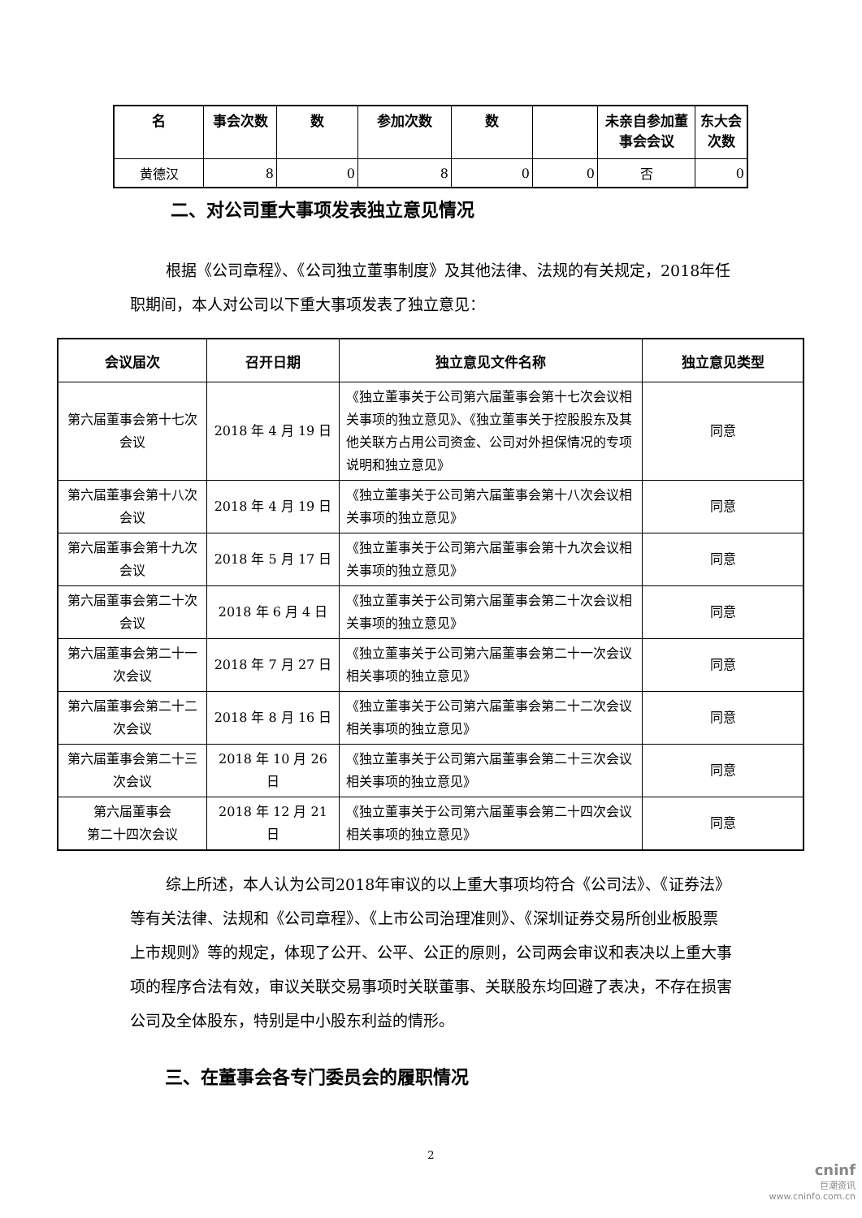| 名 | 事会次数 | 数 | 参加次数 | 数 | | 未亲自参加董事会会议 | 东大会次数 |
| --- | --- | --- | --- | --- | --- | --- | --- |
| 黄德汉 | 8 | 0 | 8 | 0 | 0 | 否 | 0 |
二、对公司重大事项发表独立意见情况
根据《公司章程》、《公司独立董事制度》及其他法律、法规的有关规定，2018年任职期间，本人对公司以下重大事项发表了独立意见：
| 会议届次 | 召开日期 | 独立意见文件名称 | 独立意见类型 |
| --- | --- | --- | --- |
| 第六届董事会第十七次会议 | 2018 年 4 月 19 日 | 《独立董事关于公司第六届董事会第十七次会议相关事项的独立意见》、《独立董事关于控股股东及其他关联方占用公司资金、公司对外担保情况的专项说明和独立意见》 | 同意 |
| 第六届董事会第十八次会议 | 2018 年 4 月 19 日 | 《独立董事关于公司第六届董事会第十八次会议相关事项的独立意见》 | 同意 |
| 第六届董事会第十九次会议 | 2018 年 5 月 17 日 | 《独立董事关于公司第六届董事会第十九次会议相关事项的独立意见》 | 同意 |
| 第六届董事会第二十次会议 | 2018 年 6 月 4 日 | 《独立董事关于公司第六届董事会第二十次会议相关事项的独立意见》 | 同意 |
| 第六届董事会第二十一次会议 | 2018 年 7 月 27 日 | 《独立董事关于公司第六届董事会第二十一次会议相关事项的独立意见》 | 同意 |
| 第六届董事会第二十二次会议 | 2018 年 8 月 16 日 | 《独立董事关于公司第六届董事会第二十二次会议相关事项的独立意见》 | 同意 |
| 第六届董事会第二十三次会议 | 2018 年 10 月 26 日 | 《独立董事关于公司第六届董事会第二十三次会议相关事项的独立意见》 | 同意 |
| 第六届董事会 第二十四次会议 | 2018 年 12 月 21 日 | 《独立董事关于公司第六届董事会第二十四次会议相关事项的独立意见》 | 同意 |
综上所述，本人认为公司2018年审议的以上重大事项均符合《公司法》、《证券法》等有关法律、法规和《公司章程》、《上市公司治理准则》、《深圳证券交易所创业板股票上市规则》等的规定，体现了公开、公平、公正的原则，公司两会审议和表决以上重大事项的程序合法有效，审议关联交易事项时关联董事、关联股东均回避了表决，不存在损害公司及全体股东，特别是中小股东利益的情形。
三、在董事会各专门委员会的履职情况
2
cninf
巨潮资讯
www.cninfo.com.cn